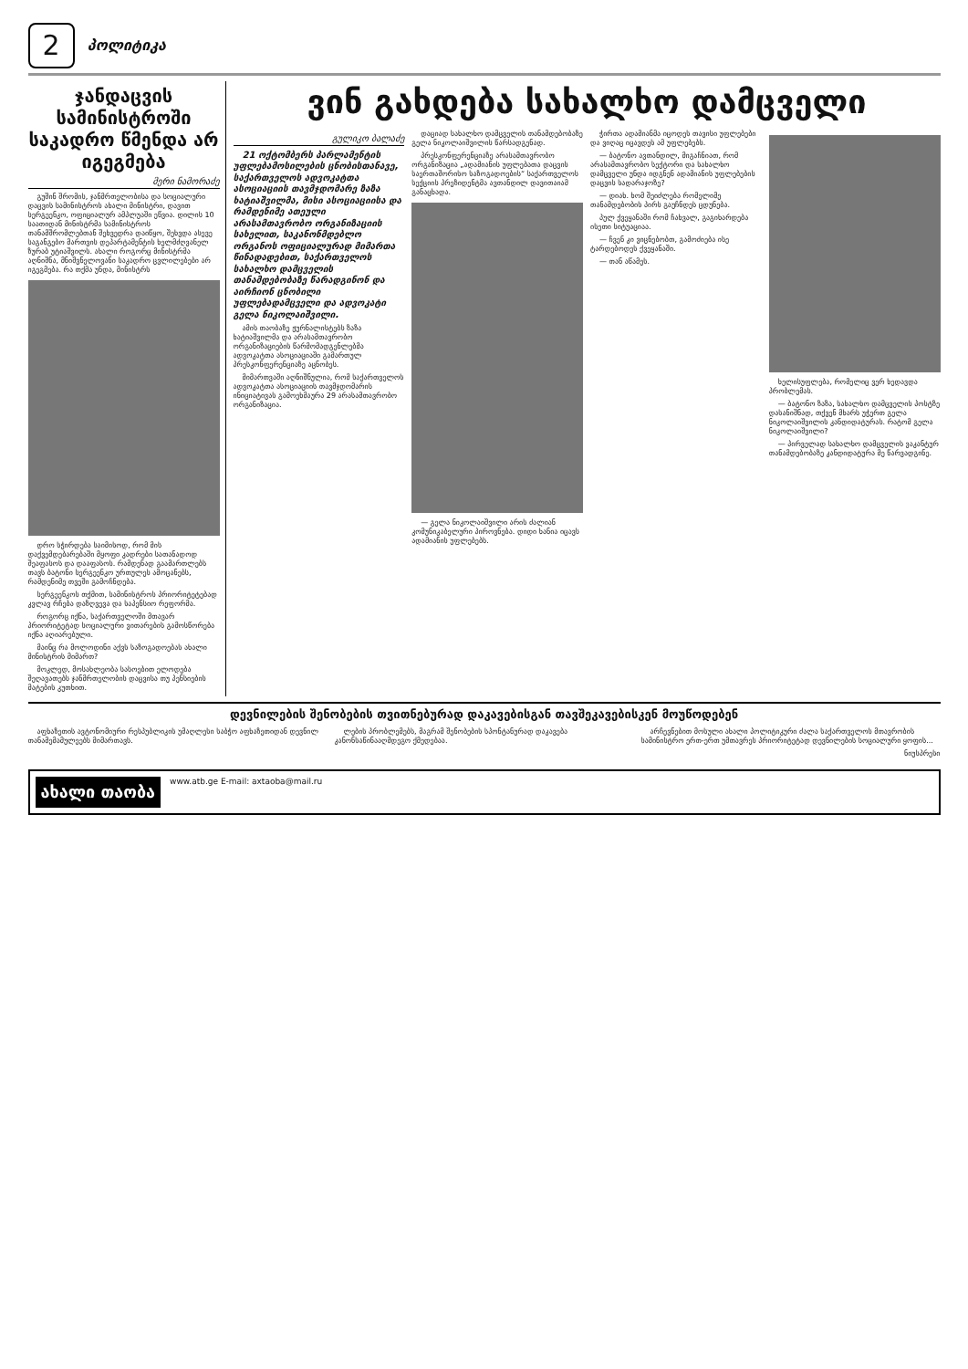2 პოლიტიკა
ჯანდაცვის სამინისტროში საკადრო წმენდა არ იგეგმება
მერი ნამორაძე
გუშინ შრომის, ჯანმრთელობისა და სოციალური დაცვის სამინისტროს ახალი მინისტრი, დავით სერგეენკო, ოფიციალურ ამპლუაში ეწვია. დილის 10 საათიდან მინისტრმა სამინისტროს თანამშრომლებთან შეხვედრა დაიწყო, შეხვდა ასევე საგანგებო მართვის დეპარტამენტის ხელმძღვანელ ზურაბ უტიაშვილს. ახალი როგორც მინისტრმა აღნიშნა, მნიშვნელოვანი საკადრო ცვლილებები არ იგეგმება. რა თქმა უნდა, მინისტრს
დრო სჭირდება საიმისოდ, რომ მის დაქვემდებარებაში მყოფი კადრები სათანადოდ შეაფასოს და დააფასოს. რამდენად გაამართლებს თავს ბატონი სერგეენკო ურთულეს ამოცანებს, რამდენიმე თვეში გამოჩნდება.
სერგეენკოს თქმით, სამინისტროს პრიორიტეტებად კვლავ რჩება დაზღვევა და საპენსიო რეფორმა.
როგორც იქნა, საქართველოში მთავარ პრიორიტეტად სოციალური ვითარების გამოსწორება იქნა აღიარებული.
მაინც რა მოლოდინი აქვს საზოგადოებას ახალი მინისტრის მიმართ?
მოკლედ, მოსახლეობა სასოებით ელოდება შეღავათებს ჯანმრთელობის დაცვისა თუ პენსიების მატების კუთხით.
ვინ გახდება სახალხო დამცველი
გულიკო ბალაძე
21 ოქტომბერს პარლამენტის უფლებამოსილების ცნობისთანავე, საქართველოს ადვოკატთა ასოციაციის თავმჯდომარე ზაზა ხატიაშვილმა, მისი ასოციაციისა და რამდენიმე ათეული არასამთავრობო ორგანიზაციის სახელით, საკანონმდებლო ორგანოს ოფიციალურად მიმართა წინადადებით, საქართველოს სახალხო დამცველის თანამდებობაზე წარადგინონ და აირჩიონ ცნობილი უფლებადამცველი და ადვოკატი გელა ნიკოლაიშვილი.
ამის თაობაზე ჟურნალისტებს ზაზა ხატიაშვილმა და არასამთავრობო ორგანიზაციების წარმომადგენლებმა ადვოკატთა ასოციაციაში გამართულ პრესკონფერენციაზე აცნობეს.
მიმართვაში აღნიშნულია, რომ საქართველოს ადვოკატთა ასოციაციის თავმჯდომარის ინიციატივას გამოეხმაურა 29 არასამთავრობო ორგანიზაცია.
დაციად სახალხო დამცველის თანამდებობაზე გელა ნიკოლაიშვილის წარსადგენად.
პრესკონფერენციაზე არასამთავრობო ორგანიზაცია „ადამიანის უფლებათა დაცვის საერთაშორისო საზოგადოების“ საქართველოს სექციის პრეზიდენტმა ავთანდილ დავითაიამ განაცხადა.
— გელა ნიკოლაიშვილი არის ძალიან კომუნიკაბელური პიროვნება. დიდი ხანია იცავს ადამიანის უფლებებს.
ჭირთა ადამიანმა იცოდეს თავისი უფლებები და ვიღაც იცავდეს ამ უფლებებს.
— ბატონო ავთანდილ, მიგაჩნიათ, რომ არასამთავრობო სექტორი და სახალხო დამცველი უნდა იდგნენ ადამიანის უფლებების დაცვის სადარაჯოზე?
— დიახ. ხომ შეიძლება რომელიმე თანამდებობის პირს გაუჩნდეს ცდუნება.
პულ ქვეყანაში რომ ჩახვალ, გაგიხარდება ისეთი სიტუაციაა.
— ჩვენ კი ვიცნებობთ, გამოძიება ისე ტარდებოდეს ქვეყანაში.
— თან აწამეს.
ხელისუფლება, რომელიც ვერ ხედავდა პრობლემას.
— ბატონო ზაზა, სახალხო დამცველის პოსტზე დასანიშნად, თქვენ მხარს უჭერთ გელა ნიკოლაიშვილის კანდიდატურას. რატომ გელა ნიკოლაიშვილი?
— პირველად სახალხო დამცველის ვაკანტურ თანამდებობაზე კანდიდატურა მე წარვადგინე.
დევნილების შენობების თვითნებურად დაკავებისგან თავშეკავებისკენ მოუწოდებენ
აფხაზეთის ავტონომიური რესპუბლიკის უმაღლესი საბჭო აფხაზეთიდან დევნილ თანამემამულეებს მიმართავს.
ლების პრობლემებს, მაგრამ შენობების სპონტანურად დაკავება კანონსაწინააღმდეგო ქმედებაა.
არჩევნებით მოსული ახალი პოლიტიკური ძალა საქართველოს მთავრობის სამინისტრო ერთ-ერთ უმთავრეს პრიორიტეტად დევნილების სოციალური ყოფის...
ნიუსპრესი
ახალი თაობა
www.atb.ge E-mail: axtaoba@mail.ru